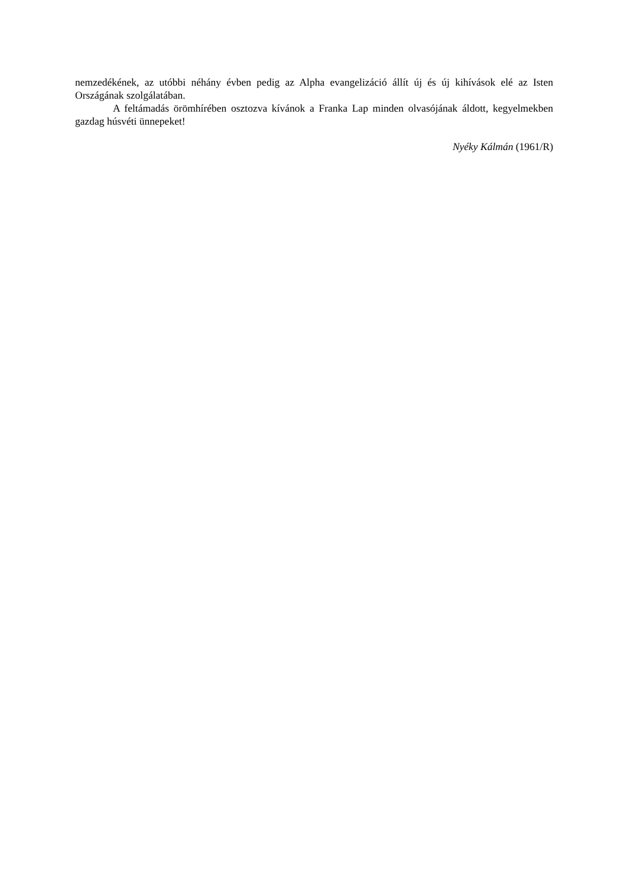nemzedékének, az utóbbi néhány évben pedig az Alpha evangelizáció állít új és új kihívások elé az Isten Országának szolgálatában.
A feltámadás örömhírében osztozva kívánok a Franka Lap minden olvasójának áldott, kegyelmekben gazdag húsvéti ünnepeket!
Nyéky Kálmán (1961/R)